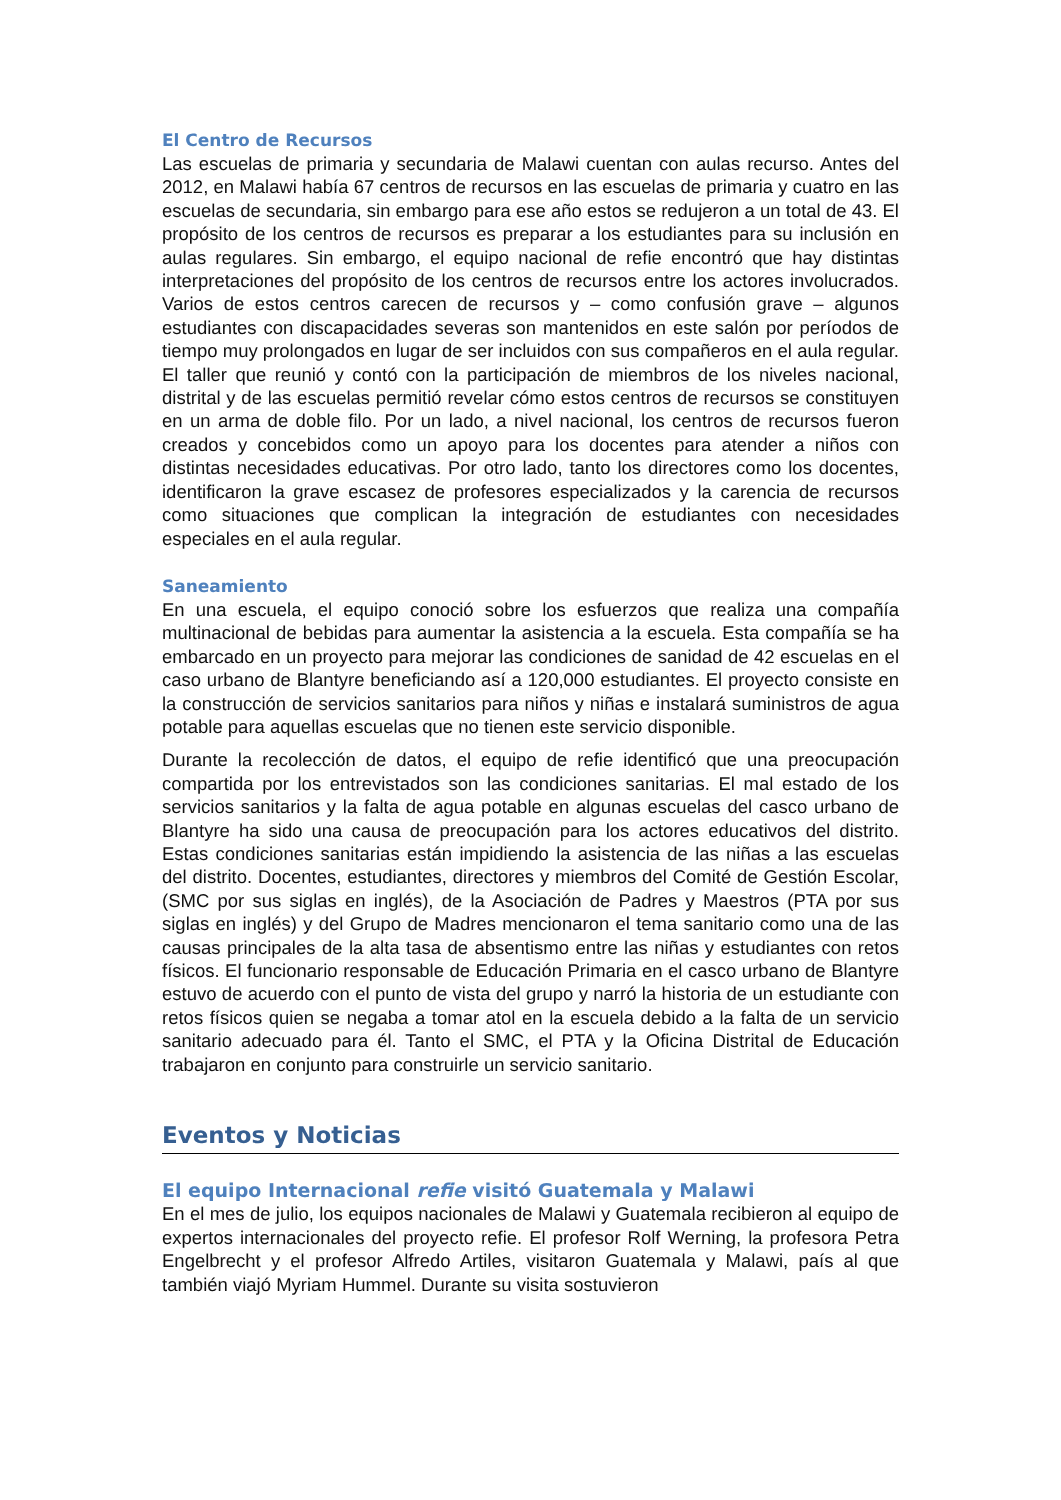El Centro de Recursos
Las escuelas de primaria y secundaria de Malawi cuentan con aulas recurso. Antes del 2012, en Malawi había 67 centros de recursos en las escuelas de primaria y cuatro en las escuelas de secundaria, sin embargo para ese año estos se redujeron a un total de 43. El propósito de los centros de recursos es preparar a los estudiantes para su inclusión en aulas regulares. Sin embargo, el equipo nacional de refie encontró que hay distintas interpretaciones del propósito de los centros de recursos entre los actores involucrados. Varios de estos centros carecen de recursos y – como confusión grave – algunos estudiantes con discapacidades severas son mantenidos en este salón por períodos de tiempo muy prolongados en lugar de ser incluidos con sus compañeros en el aula regular. El taller que reunió y contó con la participación de miembros de los niveles nacional, distrital y de las escuelas permitió revelar cómo estos centros de recursos se constituyen en un arma de doble filo. Por un lado, a nivel nacional, los centros de recursos fueron creados y concebidos como un apoyo para los docentes para atender a niños con distintas necesidades educativas. Por otro lado, tanto los directores como los docentes, identificaron la grave escasez de profesores especializados y la carencia de recursos como situaciones que complican la integración de estudiantes con necesidades especiales en el aula regular.
Saneamiento
En una escuela, el equipo conoció sobre los esfuerzos que realiza una compañía multinacional de bebidas para aumentar la asistencia a la escuela. Esta compañía se ha embarcado en un proyecto para mejorar las condiciones de sanidad de 42 escuelas en el caso urbano de Blantyre beneficiando así a 120,000 estudiantes. El proyecto consiste en la construcción de servicios sanitarios para niños y niñas e instalará suministros de agua potable para aquellas escuelas que no tienen este servicio disponible.
Durante la recolección de datos, el equipo de refie identificó que una preocupación compartida por los entrevistados son las condiciones sanitarias. El mal estado de los servicios sanitarios y la falta de agua potable en algunas escuelas del casco urbano de Blantyre ha sido una causa de preocupación para los actores educativos del distrito. Estas condiciones sanitarias están impidiendo la asistencia de las niñas a las escuelas del distrito. Docentes, estudiantes, directores y miembros del Comité de Gestión Escolar, (SMC por sus siglas en inglés), de la Asociación de Padres y Maestros (PTA por sus siglas en inglés) y del Grupo de Madres mencionaron el tema sanitario como una de las causas principales de la alta tasa de absentismo entre las niñas y estudiantes con retos físicos. El funcionario responsable de Educación Primaria en el casco urbano de Blantyre estuvo de acuerdo con el punto de vista del grupo y narró la historia de un estudiante con retos físicos quien se negaba a tomar atol en la escuela debido a la falta de un servicio sanitario adecuado para él. Tanto el SMC, el PTA y la Oficina Distrital de Educación trabajaron en conjunto para construirle un servicio sanitario.
Eventos y Noticias
El equipo Internacional refie visitó Guatemala y Malawi
En el mes de julio, los equipos nacionales de Malawi y Guatemala recibieron al equipo de expertos internacionales del proyecto refie. El profesor Rolf Werning, la profesora Petra Engelbrecht y el profesor Alfredo Artiles, visitaron Guatemala y Malawi, país al que también viajó Myriam Hummel. Durante su visita sostuvieron